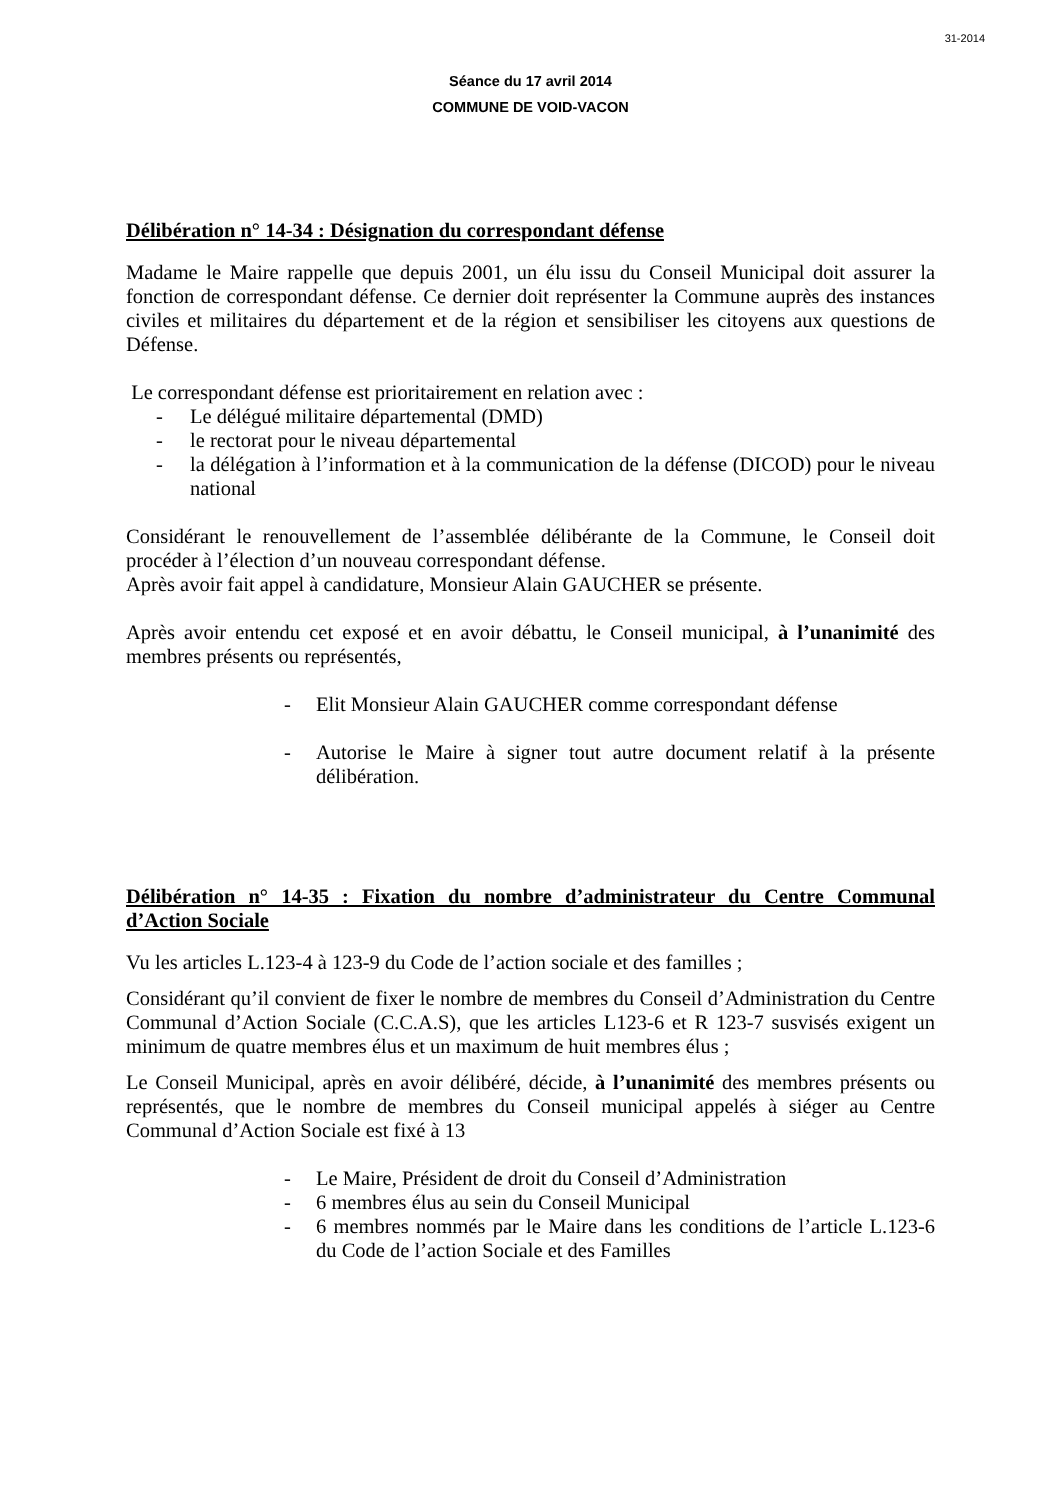31-2014
Séance du 17 avril 2014
COMMUNE DE VOID-VACON
Délibération n° 14-34 : Désignation du correspondant défense
Madame le Maire rappelle que depuis 2001, un élu issu du Conseil Municipal doit assurer la fonction de correspondant défense. Ce dernier doit représenter la Commune auprès des instances civiles et militaires du département et de la région et sensibiliser les citoyens aux questions de Défense.
Le correspondant défense est prioritairement en relation avec :
- Le délégué militaire départemental (DMD)
- le rectorat pour le niveau départemental
- la délégation à l’information et à la communication de la défense (DICOD) pour le niveau national
Considérant le renouvellement de l’assemblée délibérante de la Commune, le Conseil doit procéder à l’élection d’un nouveau correspondant défense.
Après avoir fait appel à candidature, Monsieur Alain GAUCHER se présente.
Après avoir entendu cet exposé et en avoir débattu, le Conseil municipal, à l’unanimité des membres présents ou représentés,
- Elit Monsieur Alain GAUCHER comme correspondant défense
- Autorise le Maire à signer tout autre document relatif à la présente délibération.
Délibération n° 14-35 : Fixation du nombre d’administrateur du Centre Communal d’Action Sociale
Vu les articles L.123-4 à 123-9 du Code de l’action sociale et des familles ;
Considérant qu’il convient de fixer le nombre de membres du Conseil d’Administration du Centre Communal d’Action Sociale (C.C.A.S), que les articles L123-6 et R 123-7 susvisés exigent un minimum de quatre membres élus et un maximum de huit membres élus ;
Le Conseil Municipal, après en avoir délibéré, décide, à l’unanimité des membres présents ou représentés, que le nombre de membres du Conseil municipal appelés à siéger au Centre Communal d’Action Sociale est fixé à 13
- Le Maire, Président de droit du Conseil d’Administration
- 6 membres élus au sein du Conseil Municipal
- 6 membres nommés par le Maire dans les conditions de l’article L.123-6 du Code de l’action Sociale et des Familles